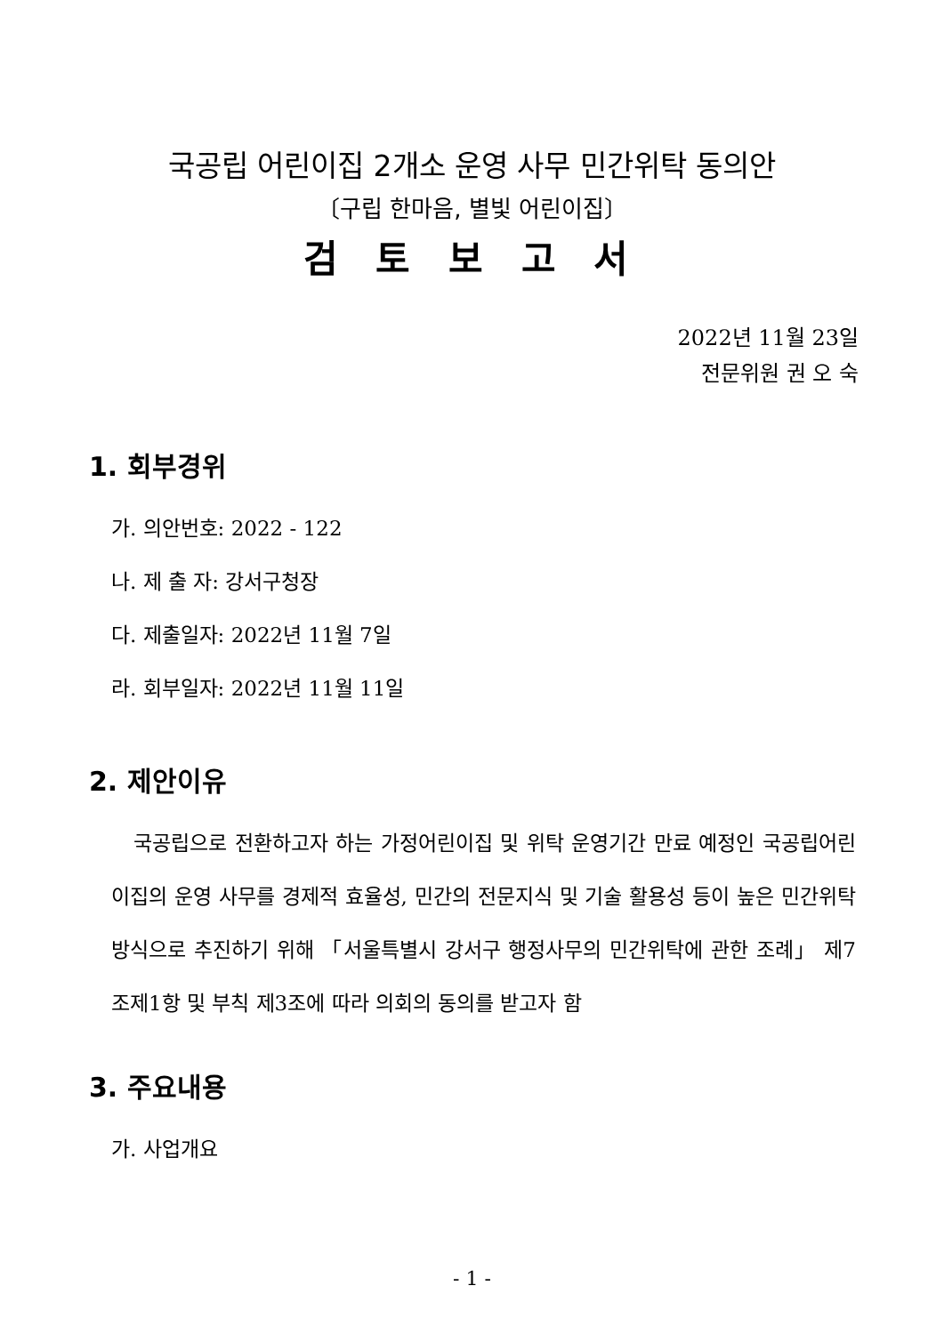국공립 어린이집 2개소 운영 사무 민간위탁 동의안
〔구립 한마음, 별빛 어린이집〕
검 토 보 고 서
2022년 11월 23일
전문위원 권 오 숙
1. 회부경위
가. 의안번호: 2022 - 122
나. 제 출 자: 강서구청장
다. 제출일자: 2022년 11월 7일
라. 회부일자: 2022년 11월 11일
2. 제안이유
국공립으로 전환하고자 하는 가정어린이집 및 위탁 운영기간 만료 예정인 국공립어린이집의 운영 사무를 경제적 효율성, 민간의 전문지식 및 기술 활용성 등이 높은 민간위탁 방식으로 추진하기 위해 「서울특별시 강서구 행정사무의 민간위탁에 관한 조례」 제7조제1항 및 부칙 제3조에 따라 의회의 동의를 받고자 함
3. 주요내용
가. 사업개요
- 1 -